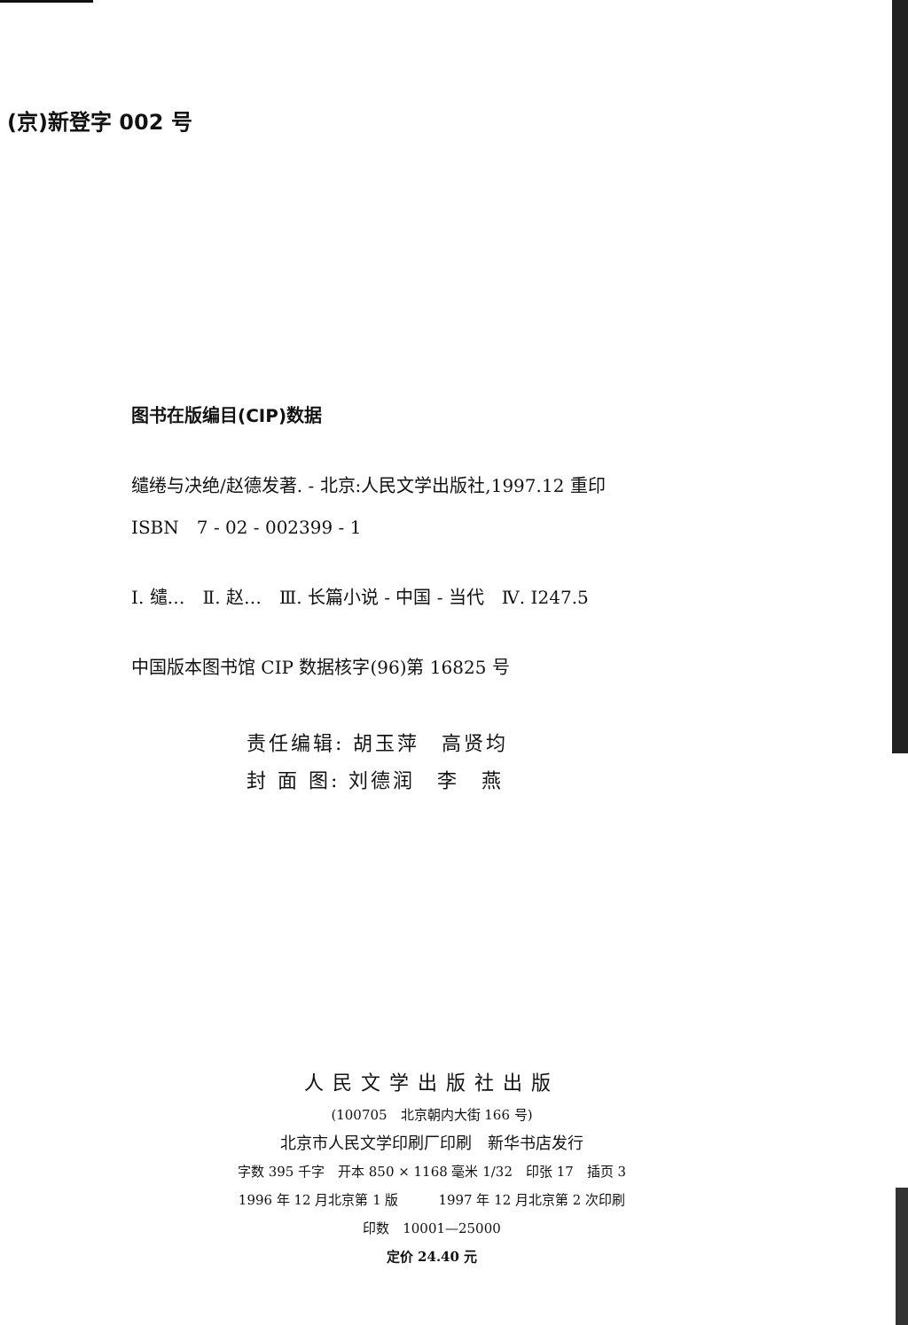(京)新登字 002 号
图书在版编目(CIP)数据
缱绻与决绝/赵德发著. - 北京:人民文学出版社,1997.12 重印
ISBN　7 - 02 - 002399 - 1
Ⅰ. 缱…　Ⅱ. 赵…　Ⅲ. 长篇小说 - 中国 - 当代　Ⅳ. I247.5
中国版本图书馆 CIP 数据核字(96)第 16825 号
责任编辑: 胡玉萍　高贤均
封 面 图: 刘德润　李　燕
人民文学出版社出版
(100705　北京朝内大街 166 号)
北京市人民文学印刷厂印刷　新华书店发行
字数 395 千字　开本 850 × 1168 毫米 1/32　印张 17　插页 3
1996 年 12 月北京第 1 版　　　1997 年 12 月北京第 2 次印刷
印数　10001—25000
定价 24.40 元